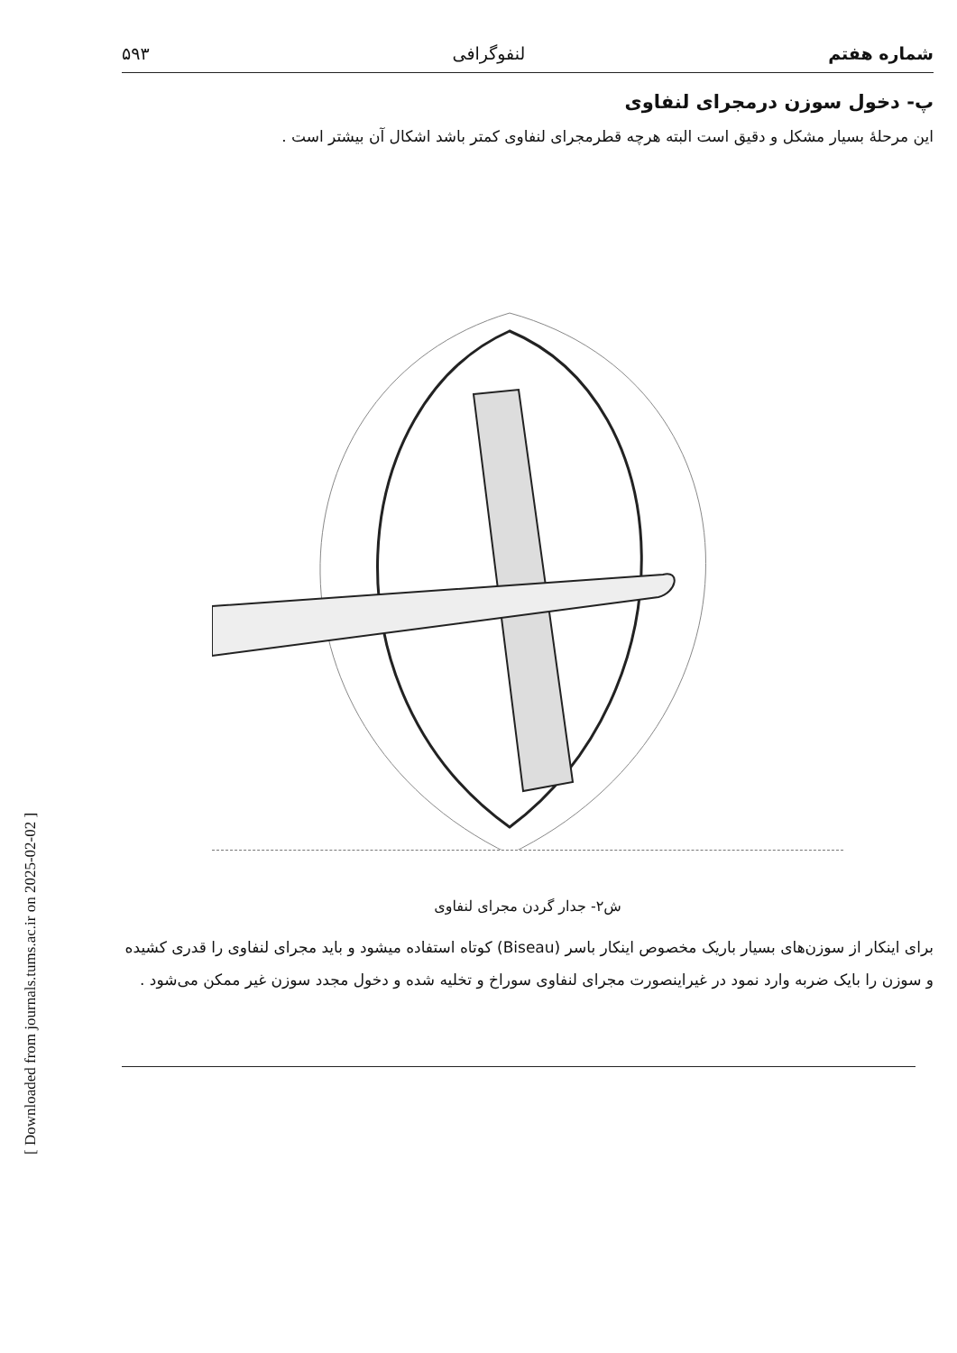[ Downloaded from journals.tums.ac.ir on 2025-02-02 ]
شماره هفتم لنفوگرافی ۵۹۳
پ- دخول سوزن درمجرای لنفاوی
این مرحلهٔ بسیار مشکل و دقیق است البته هرچه قطرمجرای لنفاوی کمتر باشد اشکال آن بیشتر است .
ش۲- جدار گردن مجرای لنفاوی
برای اینکار از سوزن‌های بسیار باریک مخصوص اینکار باسر (Biseau) کوتاه استفاده میشود و باید مجرای لنفاوی را قدری کشیده و سوزن را بایک ضربه وارد نمود در غیراینصورت مجرای لنفاوی سوراخ و تخلیه شده و دخول مجدد سوزن غیر ممکن می‌شود .